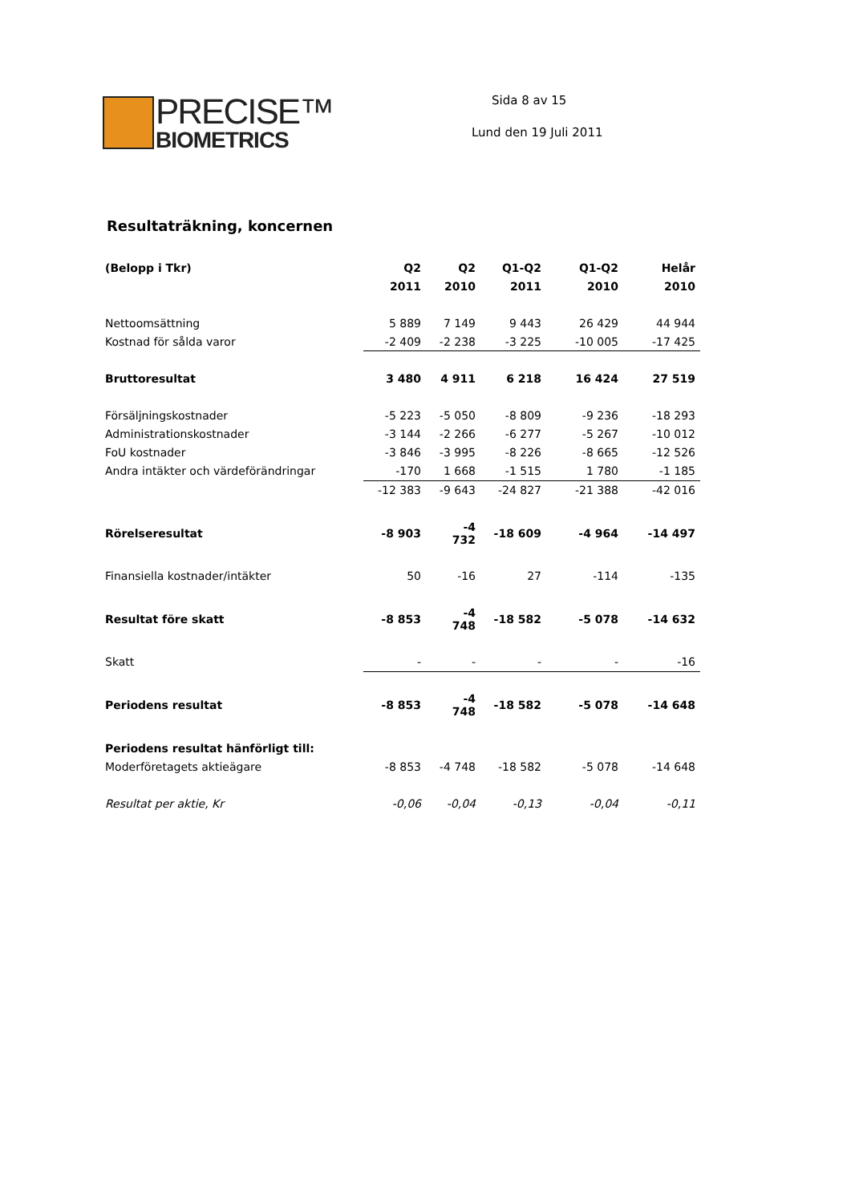PRECISE™
BIOMETRICS
Sida 8 av 15
Lund den 19 Juli 2011
Resultaträkning, koncernen
| (Belopp i Tkr) | Q2 | Q2 | Q1-Q2 | Q1-Q2 | Helår |
| --- | --- | --- | --- | --- | --- |
| | 2011 | 2010 | 2011 | 2010 | 2010 |
| Nettoomsättning | 5 889 | 7 149 | 9 443 | 26 429 | 44 944 |
| Kostnad för sålda varor | -2 409 | -2 238 | -3 225 | -10 005 | -17 425 |
| Bruttoresultat | 3 480 | 4 911 | 6 218 | 16 424 | 27 519 |
| Försäljningskostnader | -5 223 | -5 050 | -8 809 | -9 236 | -18 293 |
| Administrationskostnader | -3 144 | -2 266 | -6 277 | -5 267 | -10 012 |
| FoU kostnader | -3 846 | -3 995 | -8 226 | -8 665 | -12 526 |
| Andra intäkter och värdeförändringar | -170 | 1 668 | -1 515 | 1 780 | -1 185 |
| | -12 383 | -9 643 | -24 827 | -21 388 | -42 016 |
| Rörelseresultat | -8 903 | -4 732 | -18 609 | -4 964 | -14 497 |
| Finansiella kostnader/intäkter | 50 | -16 | 27 | -114 | -135 |
| Resultat före skatt | -8 853 | -4 748 | -18 582 | -5 078 | -14 632 |
| Skatt | - | - | - | - | -16 |
| Periodens resultat | -8 853 | -4 748 | -18 582 | -5 078 | -14 648 |
| Periodens resultat hänförligt till: | | | | | |
| Moderföretagets aktieägare | -8 853 | -4 748 | -18 582 | -5 078 | -14 648 |
| Resultat per aktie, Kr | -0,06 | -0,04 | -0,13 | -0,04 | -0,11 |